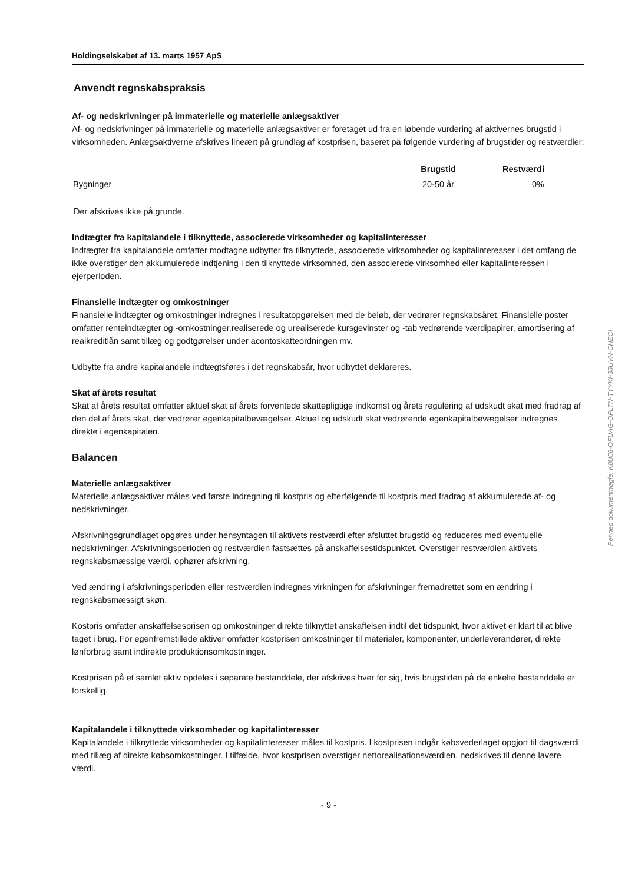Holdingselskabet af 13. marts 1957 ApS
Anvendt regnskabspraksis
Af- og nedskrivninger på immaterielle og materielle anlægsaktiver
Af- og nedskrivninger på immaterielle og materielle anlægsaktiver er foretaget ud fra en løbende vurdering af aktivernes brugstid i virksomheden. Anlægsaktiverne afskrives lineært på grundlag af kostprisen, baseret på følgende vurdering af brugstider og restværdier:
| | Brugstid | Restværdi |
| --- | --- | --- |
| Bygninger | 20-50 år | 0% |
Der afskrives ikke på grunde.
Indtægter fra kapitalandele i tilknyttede, associerede virksomheder og kapitalinteresser
Indtægter fra kapitalandele omfatter modtagne udbytter fra tilknyttede, associerede virksomheder og kapitalinteresser i det omfang de ikke overstiger den akkumulerede indtjening i den tilknyttede virksomhed, den associerede virksomhed eller kapitalinteressen i ejerperioden.
Finansielle indtægter og omkostninger
Finansielle indtægter og omkostninger indregnes i resultatopgørelsen med de beløb, der vedrører regnskabsåret. Finansielle poster omfatter renteindtægter og -omkostninger,realiserede og urealiserede kursgevinster og -tab vedrørende værdipapirer, amortisering af realkreditlån samt tillæg og godtgørelser under acontoskatteordningen mv.
Udbytte fra andre kapitalandele indtægtsføres i det regnskabsår, hvor udbyttet deklareres.
Skat af årets resultat
Skat af årets resultat omfatter aktuel skat af årets forventede skattepligtige indkomst og årets regulering af udskudt skat med fradrag af den del af årets skat, der vedrører egenkapitalbevægelser. Aktuel og udskudt skat vedrørende egenkapitalbevægelser indregnes direkte i egenkapitalen.
Balancen
Materielle anlægsaktiver
Materielle anlægsaktiver måles ved første indregning til kostpris og efterfølgende til kostpris med fradrag af akkumulerede af- og nedskrivninger.
Afskrivningsgrundlaget opgøres under hensyntagen til aktivets restværdi efter afsluttet brugstid og reduceres med eventuelle nedskrivninger. Afskrivningsperioden og restværdien fastsættes på anskaffelsestidspunktet. Overstiger restværdien aktivets regnskabsmæssige værdi, ophører afskrivning.
Ved ændring i afskrivningsperioden eller restværdien indregnes virkningen for afskrivninger fremadrettet som en ændring i regnskabsmæssigt skøn.
Kostpris omfatter anskaffelsesprisen og omkostninger direkte tilknyttet anskaffelsen indtil det tidspunkt, hvor aktivet er klart til at blive taget i brug. For egenfremstillede aktiver omfatter kostprisen omkostninger til materialer, komponenter, underleverandører, direkte lønforbrug samt indirekte produktionsomkostninger.
Kostprisen på et samlet aktiv opdeles i separate bestanddele, der afskrives hver for sig, hvis brugstiden på de enkelte bestanddele er forskellig.
Kapitalandele i tilknyttede virksomheder og kapitalinteresser
Kapitalandele i tilknyttede virksomheder og kapitalinteresser måles til kostpris. I kostprisen indgår købsvederlaget opgjort til dagsværdi med tillæg af direkte købsomkostninger. I tilfælde, hvor kostprisen overstiger nettorealisationsværdien, nedskrives til denne lavere værdi.
- 9 -
Penneo dokumentnøgle: K8U58-OFUAG-OPLTN-TYYKI-35UVN-CHECI